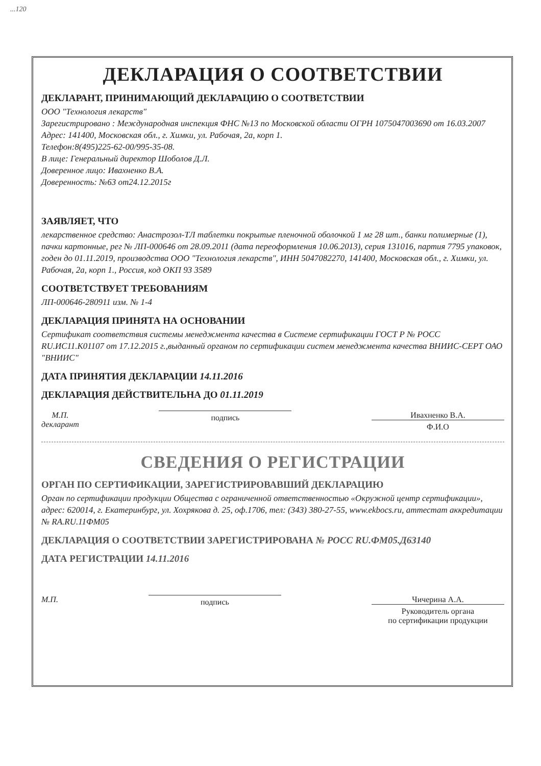...120
ДЕКЛАРАЦИЯ О СООТВЕТСТВИИ
ДЕКЛАРАНТ, ПРИНИМАЮЩИЙ ДЕКЛАРАЦИЮ О СООТВЕТСТВИИ
ООО "Технология лекарств"
Зарегистрировано : Международная инспекция ФНС №13 по Московской области ОГРН 1075047003690 от 16.03.2007
Адрес: 141400, Московская обл., г. Химки, ул. Рабочая, 2а, корп 1.
Телефон:8(495)225-62-00/995-35-08.
В лице: Генеральный директор Шоболов Д.Л.
Доверенное лицо: Ивахненко В.А.
Доверенность: №63 от24.12.2015г
ЗАЯВЛЯЕТ, ЧТО
лекарственное средство: Анастрозол-ТЛ таблетки покрытые пленочной оболочкой 1 мг 28 шт., банки полимерные (1), пачки картонные, рег № ЛП-000646 от 28.09.2011 (дата переоформления 10.06.2013), серия 131016, партия 7795 упаковок, годен до 01.11.2019, производства ООО "Технология лекарств", ИНН 5047082270, 141400, Московская обл., г. Химки, ул. Рабочая, 2а, корп 1., Россия, код ОКП 93 3589
СООТВЕТСТВУЕТ ТРЕБОВАНИЯМ
ЛП-000646-280911 изм. № 1-4
ДЕКЛАРАЦИЯ ПРИНЯТА НА ОСНОВАНИИ
Сертификат соответствия системы менеджмента качества в Системе сертификации ГОСТ Р № РОСС RU.ИС11.К01107 от 17.12.2015 г.,выданный органом по сертификации систем менеджмента качества ВНИИС-СЕРТ ОАО "ВНИИС"
ДАТА ПРИНЯТИЯ ДЕКЛАРАЦИИ 14.11.2016
ДЕКЛАРАЦИЯ ДЕЙСТВИТЕЛЬНА ДО 01.11.2019
М.П.
декларант
подпись
Ивахненко В.А.
Ф.И.О
СВЕДЕНИЯ О РЕГИСТРАЦИИ
ОРГАН ПО СЕРТИФИКАЦИИ, ЗАРЕГИСТРИРОВАВШИЙ ДЕКЛАРАЦИЮ
Орган по сертификации продукции Общества с ограниченной ответственностью «Окружной центр сертификации», адрес: 620014, г. Екатеринбург, ул. Хохрякова д. 25, оф.1706, тел: (343) 380-27-55, www.ekbocs.ru, аттестат аккредитации № RA.RU.11ФМ05
ДЕКЛАРАЦИЯ О СООТВЕТСТВИИ ЗАРЕГИСТРИРОВАНА № РОСС RU.ФМ05.Д63140
ДАТА РЕГИСТРАЦИИ 14.11.2016
М.П.
подпись
Чичерина А.А.
Руководитель органа
по сертификации продукции